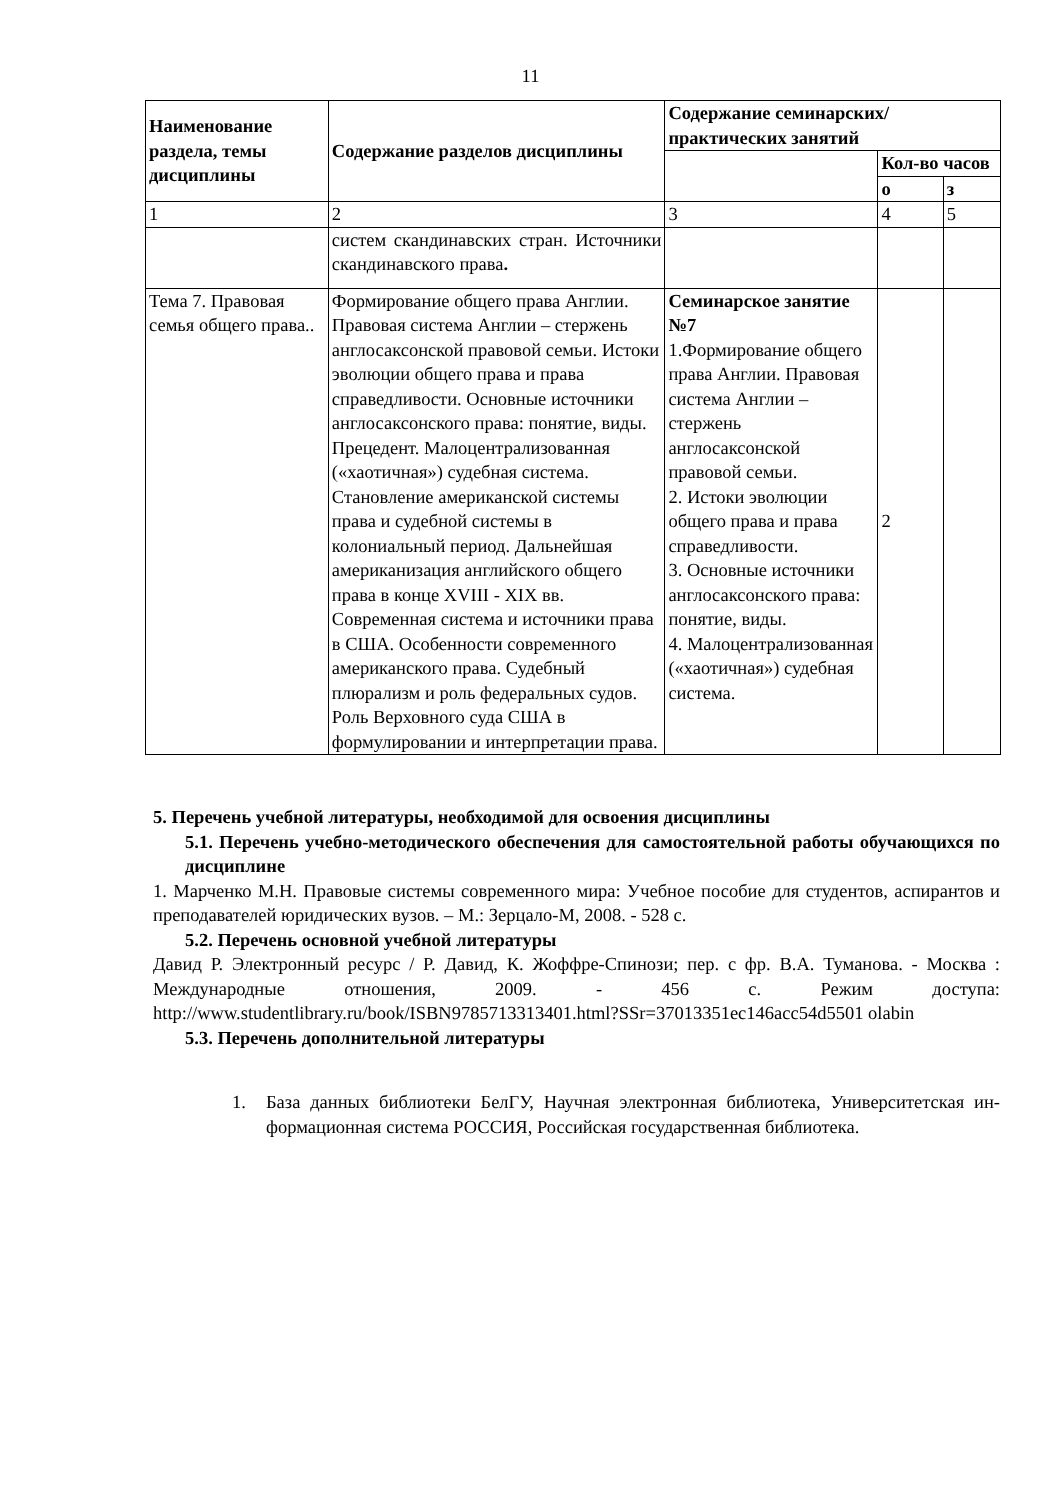11
| Наименование раздела, темы дисциплины | Содержание разделов дисциплины | Содержание семинарских/практических занятий | | |
| --- | --- | --- | --- | --- |
| | | | Кол-во часов | |
| | | | о | з |
| 1 | 2 | 3 | 4 | 5 |
| | систем скандинавских стран. Источники скандинавского права . | | | |
| Тема 7. Правовая семья общего права.. | Формирование общего права Англии. Правовая система Англии – стержень англосаксонской правовой семьи. Истоки эволюции общего права и права справедливости. Основные источники англосаксонского права: понятие, виды. Прецедент. Малоцентрализованная («хаотичная») судебная система. Становление американской системы права и судебной системы в колониальный период. Дальнейшая американизация английского общего права в конце XVIII - XIX вв. Современная система и источники права в США. Особенности современного американского права. Судебный плюрализм и роль федеральных судов. Роль Верховного суда США в формулировании и интерпретации права. | Семинарское занятие №7 1.Формирование общего права Англии. Правовая система Англии – стержень англосаксонской правовой семьи. 2. Истоки эволюции общего права и права справедливости. 3. Основные источники англосаксонского права: понятие, виды. 4. Малоцентрализованная («хаотичная») судебная система. | 2 | |
5. Перечень учебной литературы, необходимой для освоения дисциплины
5.1. Перечень учебно-методического обеспечения для самостоятельной работы обучающихся по дисциплине
1. Марченко М.Н. Правовые системы современного мира: Учебное пособие для студентов, аспирантов и преподавателей юридических вузов. – М.: Зерцало-М, 2008. - 528 с.
5.2. Перечень основной учебной литературы
Давид Р. Электронный ресурс / Р. Давид, К. Жоффре-Спинози; пер. с фр. В.А. Туманова. - Москва : Международные отношения, 2009. - 456 с. Режим доступа: http://www.studentlibrary.ru/book/ISBN9785713313401.html?SSr=37013351ec146acc54d5501 olabin
5.3. Перечень дополнительной литературы
1. База данных библиотеки БелГУ, Научная электронная библиотека, Университетская ин-формационная система РОССИЯ, Российская государственная библиотека.